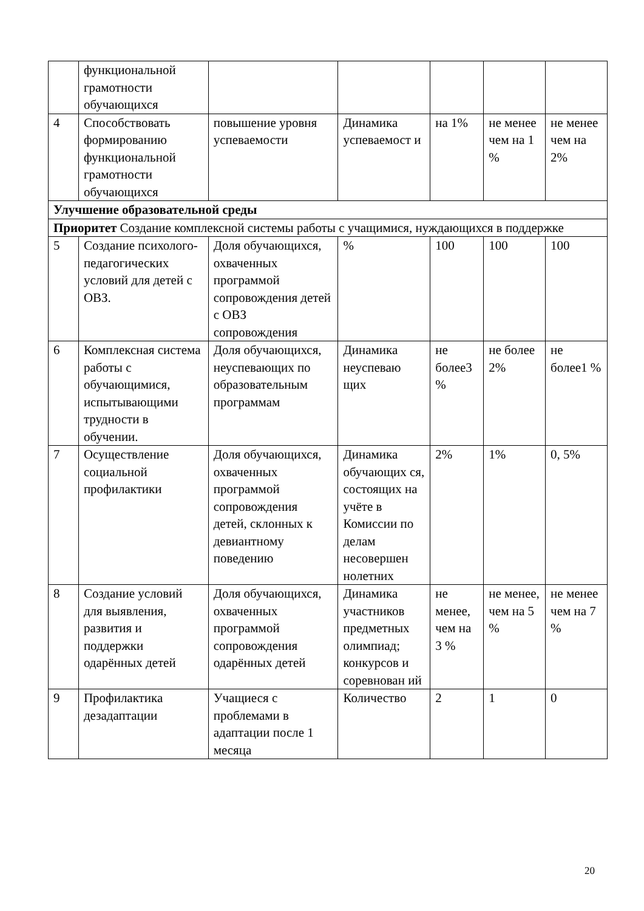| | функциональной грамотности обучающихся | | | | | |
| 4 | Способствовать формированию функциональной грамотности обучающихся | повышение уровня успеваемости | Динамика успеваемост и | на 1% | не менее чем на 1 % | не менее чем на 2% |
| Улучшение образовательной среды | | | | | | |
| Приоритет Создание комплексной системы работы с учащимися, нуждающихся в поддержке | | | | | | |
| 5 | Создание психолого-педагогических условий для детей с ОВЗ. | Доля обучающихся, охваченных программой сопровождения детей с ОВЗ сопровождения | % | 100 | 100 | 100 |
| 6 | Комплексная система работы с обучающимися, испытывающими трудности в обучении. | Доля обучающихся, неуспевающих по образовательным программам | Динамика неуспеваю щих | не более3 % | не более 2% | не более1 % |
| 7 | Осуществление социальной профилактики | Доля обучающихся, охваченных программой сопровождения детей, склонных к девиантному поведению | Динамика обучающих ся, состоящих на учёте в Комиссии по делам несовершен нолетних | 2% | 1% | 0, 5% |
| 8 | Создание условий для выявления, развития и поддержки одарённых детей | Доля обучающихся, охваченных программой сопровождения одарённых детей | Динамика участников предметных олимпиад; конкурсов и соревнован ий | не менее, чем на 3 % | не менее, чем на 5 % | не менее чем на 7 % |
| 9 | Профилактика дезадаптации | Учащиеся с проблемами в адаптации после 1 месяца | Количество | 2 | 1 | 0 |
20